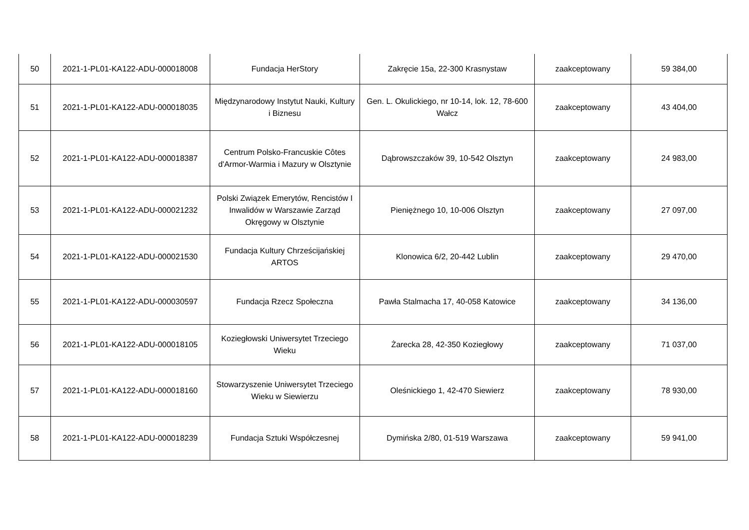| 50 | 2021-1-PL01-KA122-ADU-000018008 | Fundacja HerStory | Zakręcie 15a, 22-300 Krasnystaw | zaakceptowany | 59 384,00 |
| 51 | 2021-1-PL01-KA122-ADU-000018035 | Międzynarodowy Instytut Nauki, Kultury i Biznesu | Gen. L. Okulickiego, nr 10-14, lok. 12, 78-600 Wałcz | zaakceptowany | 43 404,00 |
| 52 | 2021-1-PL01-KA122-ADU-000018387 | Centrum Polsko-Francuskie Côtes d'Armor-Warmia i Mazury w Olsztynie | Dąbrowszczaków 39, 10-542 Olsztyn | zaakceptowany | 24 983,00 |
| 53 | 2021-1-PL01-KA122-ADU-000021232 | Polski Związek Emerytów, Rencistów I Inwalidów w Warszawie Zarząd Okręgowy w Olsztynie | Pieniężnego 10, 10-006 Olsztyn | zaakceptowany | 27 097,00 |
| 54 | 2021-1-PL01-KA122-ADU-000021530 | Fundacja Kultury Chrześcijańskiej ARTOS | Klonowica 6/2, 20-442 Lublin | zaakceptowany | 29 470,00 |
| 55 | 2021-1-PL01-KA122-ADU-000030597 | Fundacja Rzecz Społeczna | Pawła Stalmacha 17, 40-058 Katowice | zaakceptowany | 34 136,00 |
| 56 | 2021-1-PL01-KA122-ADU-000018105 | Koziegłowski Uniwersytet Trzeciego Wieku | Żarecka 28, 42-350 Koziegłowy | zaakceptowany | 71 037,00 |
| 57 | 2021-1-PL01-KA122-ADU-000018160 | Stowarzyszenie Uniwersytet Trzeciego Wieku w Siewierzu | Oleśnickiego 1, 42-470 Siewierz | zaakceptowany | 78 930,00 |
| 58 | 2021-1-PL01-KA122-ADU-000018239 | Fundacja Sztuki Współczesnej | Dymińska 2/80, 01-519 Warszawa | zaakceptowany | 59 941,00 |